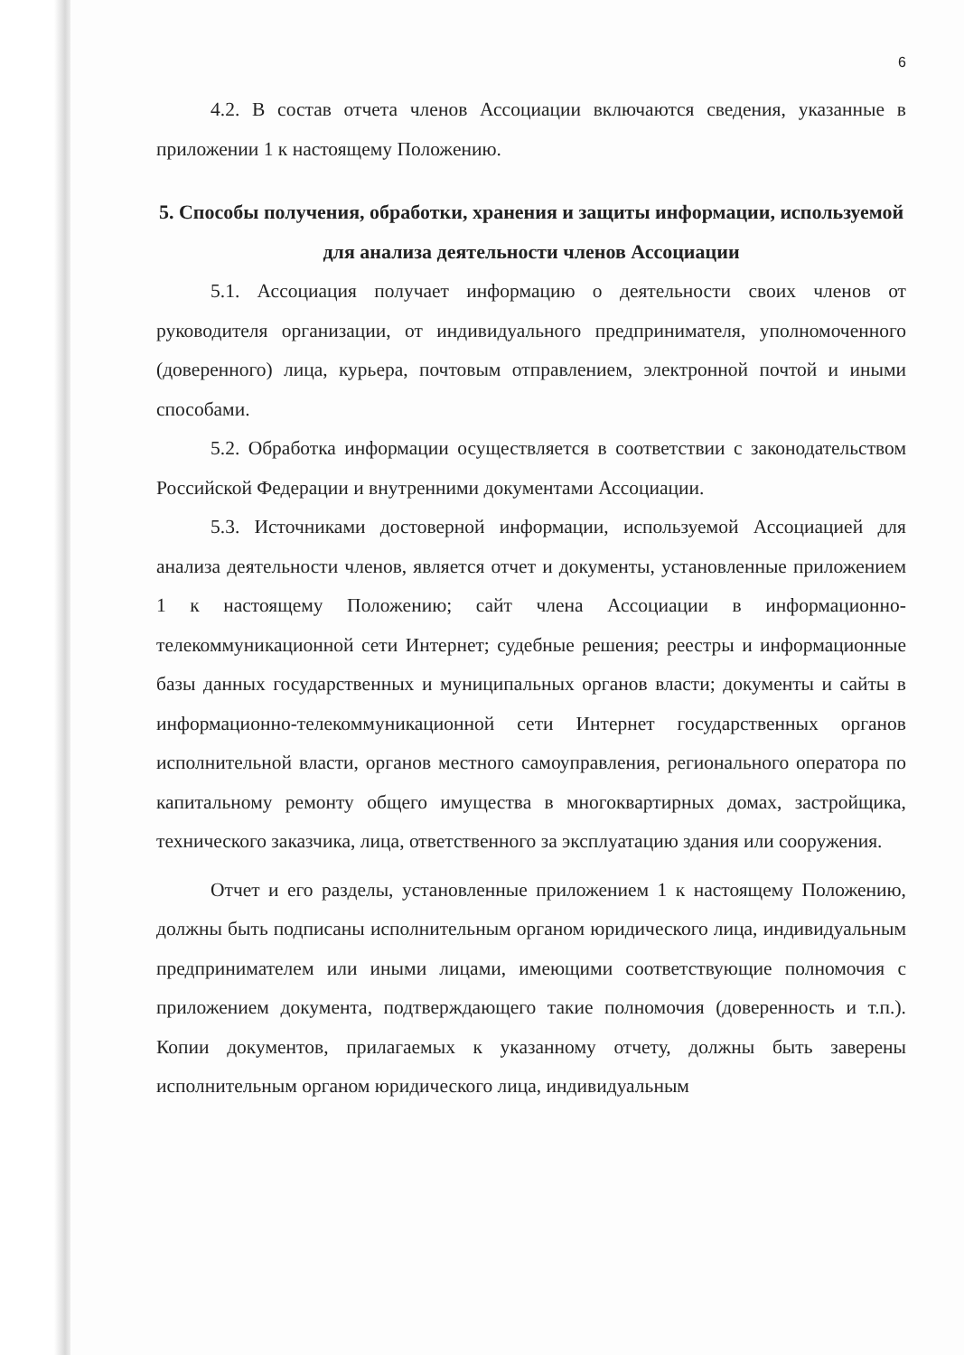6
4.2. В состав отчета членов Ассоциации включаются сведения, указанные в приложении 1 к настоящему Положению.
5. Способы получения, обработки, хранения и защиты информации, используемой для анализа деятельности членов Ассоциации
5.1. Ассоциация получает информацию о деятельности своих членов от руководителя организации, от индивидуального предпринимателя, уполномоченного (доверенного) лица, курьера, почтовым отправлением, электронной почтой и иными способами.
5.2. Обработка информации осуществляется в соответствии с законодательством Российской Федерации и внутренними документами Ассоциации.
5.3. Источниками достоверной информации, используемой Ассоциацией для анализа деятельности членов, является отчет и документы, установленные приложением 1 к настоящему Положению; сайт члена Ассоциации в информационно-телекоммуникационной сети Интернет; судебные решения; реестры и информационные базы данных государственных и муниципальных органов власти; документы и сайты в информационно-телекоммуникационной сети Интернет государственных органов исполнительной власти, органов местного самоуправления, регионального оператора по капитальному ремонту общего имущества в многоквартирных домах, застройщика, технического заказчика, лица, ответственного за эксплуатацию здания или сооружения.
Отчет и его разделы, установленные приложением 1 к настоящему Положению, должны быть подписаны исполнительным органом юридического лица, индивидуальным предпринимателем или иными лицами, имеющими соответствующие полномочия с приложением документа, подтверждающего такие полномочия (доверенность и т.п.). Копии документов, прилагаемых к указанному отчету, должны быть заверены исполнительным органом юридического лица, индивидуальным